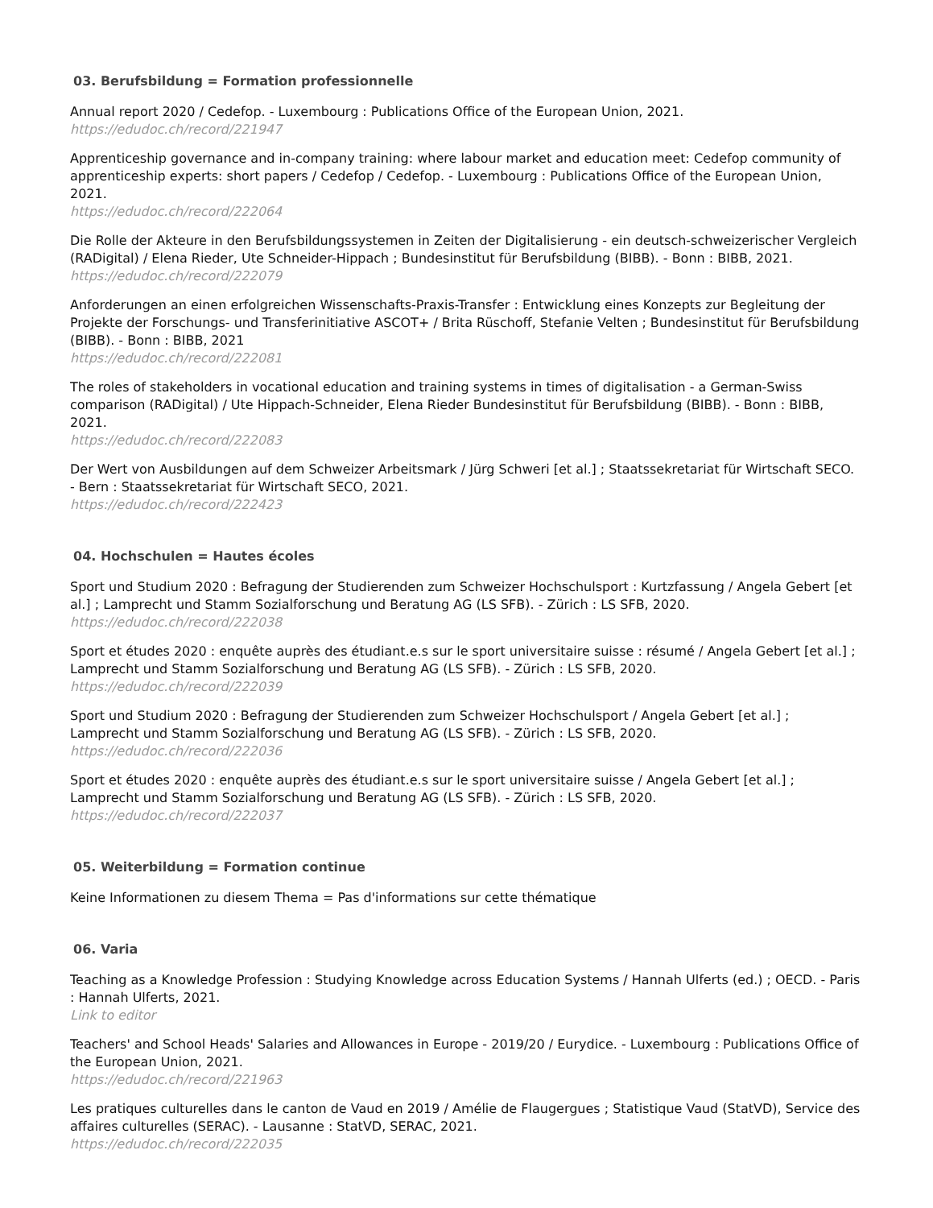03. Berufsbildung = Formation professionnelle
Annual report 2020 / Cedefop. - Luxembourg : Publications Office of the European Union, 2021.
https://edudoc.ch/record/221947
Apprenticeship governance and in-company training: where labour market and education meet: Cedefop community of apprenticeship experts: short papers / Cedefop / Cedefop. - Luxembourg : Publications Office of the European Union, 2021.
https://edudoc.ch/record/222064
Die Rolle der Akteure in den Berufsbildungssystemen in Zeiten der Digitalisierung - ein deutsch-schweizerischer Vergleich (RADigital) / Elena Rieder, Ute Schneider-Hippach ; Bundesinstitut für Berufsbildung (BIBB). - Bonn : BIBB, 2021.
https://edudoc.ch/record/222079
Anforderungen an einen erfolgreichen Wissenschafts-Praxis-Transfer : Entwicklung eines Konzepts zur Begleitung der Projekte der Forschungs- und Transferinitiative ASCOT+ / Brita Rüschoff, Stefanie Velten ; Bundesinstitut für Berufsbildung (BIBB). - Bonn : BIBB, 2021
https://edudoc.ch/record/222081
The roles of stakeholders in vocational education and training systems in times of digitalisation - a German-Swiss comparison (RADigital) / Ute Hippach-Schneider, Elena Rieder Bundesinstitut für Berufsbildung (BIBB). - Bonn : BIBB, 2021.
https://edudoc.ch/record/222083
Der Wert von Ausbildungen auf dem Schweizer Arbeitsmark / Jürg Schweri [et al.] ; Staatssekretariat für Wirtschaft SECO. - Bern : Staatssekretariat für Wirtschaft SECO, 2021.
https://edudoc.ch/record/222423
04. Hochschulen = Hautes écoles
Sport und Studium 2020 : Befragung der Studierenden zum Schweizer Hochschulsport : Kurtzfassung / Angela Gebert [et al.] ; Lamprecht und Stamm Sozialforschung und Beratung AG (LS SFB). - Zürich : LS SFB, 2020.
https://edudoc.ch/record/222038
Sport et études 2020 : enquête auprès des étudiant.e.s sur le sport universitaire suisse : résumé / Angela Gebert [et al.] ; Lamprecht und Stamm Sozialforschung und Beratung AG (LS SFB). - Zürich : LS SFB, 2020.
https://edudoc.ch/record/222039
Sport und Studium 2020 : Befragung der Studierenden zum Schweizer Hochschulsport / Angela Gebert [et al.] ; Lamprecht und Stamm Sozialforschung und Beratung AG (LS SFB). - Zürich : LS SFB, 2020.
https://edudoc.ch/record/222036
Sport et études 2020 : enquête auprès des étudiant.e.s sur le sport universitaire suisse / Angela Gebert [et al.] ; Lamprecht und Stamm Sozialforschung und Beratung AG (LS SFB). - Zürich : LS SFB, 2020.
https://edudoc.ch/record/222037
05. Weiterbildung = Formation continue
Keine Informationen zu diesem Thema = Pas d'informations sur cette thématique
06. Varia
Teaching as a Knowledge Profession : Studying Knowledge across Education Systems / Hannah Ulferts (ed.) ; OECD. - Paris : Hannah Ulferts, 2021.
Link to editor
Teachers' and School Heads' Salaries and Allowances in Europe - 2019/20 / Eurydice. - Luxembourg : Publications Office of the European Union, 2021.
https://edudoc.ch/record/221963
Les pratiques culturelles dans le canton de Vaud en 2019 / Amélie de Flaugergues ; Statistique Vaud (StatVD), Service des affaires culturelles (SERAC). - Lausanne : StatVD, SERAC, 2021.
https://edudoc.ch/record/222035